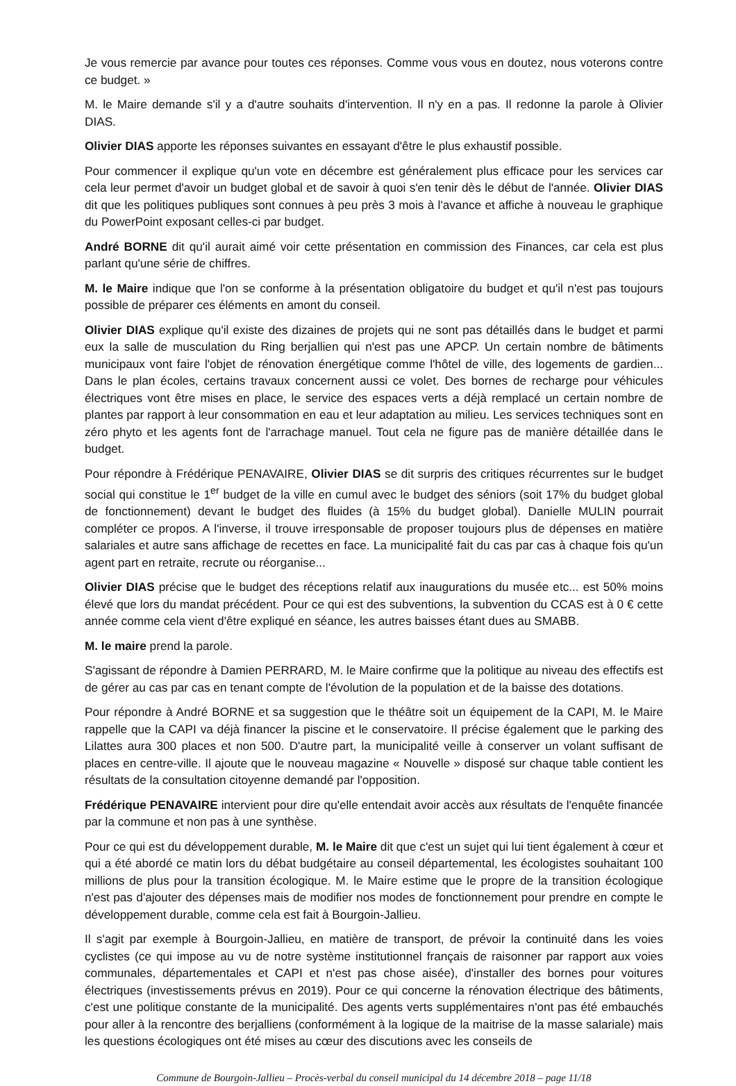Je vous remercie par avance pour toutes ces réponses. Comme vous vous en doutez, nous voterons contre ce budget. »
M. le Maire demande s'il y a d'autre souhaits d'intervention. Il n'y en a pas. Il redonne la parole à Olivier DIAS.
Olivier DIAS apporte les réponses suivantes en essayant d'être le plus exhaustif possible.
Pour commencer il explique qu'un vote en décembre est généralement plus efficace pour les services car cela leur permet d'avoir un budget global et de savoir à quoi s'en tenir dès le début de l'année. Olivier DIAS dit que les politiques publiques sont connues à peu près 3 mois à l'avance et affiche à nouveau le graphique du PowerPoint exposant celles-ci par budget.
André BORNE dit qu'il aurait aimé voir cette présentation en commission des Finances, car cela est plus parlant qu'une série de chiffres.
M. le Maire indique que l'on se conforme à la présentation obligatoire du budget et qu'il n'est pas toujours possible de préparer ces éléments en amont du conseil.
Olivier DIAS explique qu'il existe des dizaines de projets qui ne sont pas détaillés dans le budget et parmi eux la salle de musculation du Ring berjallien qui n'est pas une APCP. Un certain nombre de bâtiments municipaux vont faire l'objet de rénovation énergétique comme l'hôtel de ville, des logements de gardien... Dans le plan écoles, certains travaux concernent aussi ce volet. Des bornes de recharge pour véhicules électriques vont être mises en place, le service des espaces verts a déjà remplacé un certain nombre de plantes par rapport à leur consommation en eau et leur adaptation au milieu. Les services techniques sont en zéro phyto et les agents font de l'arrachage manuel. Tout cela ne figure pas de manière détaillée dans le budget.
Pour répondre à Frédérique PENAVAIRE, Olivier DIAS se dit surpris des critiques récurrentes sur le budget social qui constitue le 1<sup>er</sup> budget de la ville en cumul avec le budget des séniors (soit 17% du budget global de fonctionnement) devant le budget des fluides (à 15% du budget global). Danielle MULIN pourrait compléter ce propos. A l'inverse, il trouve irresponsable de proposer toujours plus de dépenses en matière salariales et autre sans affichage de recettes en face. La municipalité fait du cas par cas à chaque fois qu'un agent part en retraite, recrute ou réorganise...
Olivier DIAS précise que le budget des réceptions relatif aux inaugurations du musée etc... est 50% moins élevé que lors du mandat précédent. Pour ce qui est des subventions, la subvention du CCAS est à 0 € cette année comme cela vient d'être expliqué en séance, les autres baisses étant dues au SMABB.
M. le maire prend la parole.
S'agissant de répondre à Damien PERRARD, M. le Maire confirme que la politique au niveau des effectifs est de gérer au cas par cas en tenant compte de l'évolution de la population et de la baisse des dotations.
Pour répondre à André BORNE et sa suggestion que le théâtre soit un équipement de la CAPI, M. le Maire rappelle que la CAPI va déjà financer la piscine et le conservatoire. Il précise également que le parking des Lilattes aura 300 places et non 500. D'autre part, la municipalité veille à conserver un volant suffisant de places en centre-ville. Il ajoute que le nouveau magazine « Nouvelle » disposé sur chaque table contient les résultats de la consultation citoyenne demandé par l'opposition.
Frédérique PENAVAIRE intervient pour dire qu'elle entendait avoir accès aux résultats de l'enquête financée par la commune et non pas à une synthèse.
Pour ce qui est du développement durable, M. le Maire dit que c'est un sujet qui lui tient également à cœur et qui a été abordé ce matin lors du débat budgétaire au conseil départemental, les écologistes souhaitant 100 millions de plus pour la transition écologique. M. le Maire estime que le propre de la transition écologique n'est pas d'ajouter des dépenses mais de modifier nos modes de fonctionnement pour prendre en compte le développement durable, comme cela est fait à Bourgoin-Jallieu.
Il s'agit par exemple à Bourgoin-Jallieu, en matière de transport, de prévoir la continuité dans les voies cyclistes (ce qui impose au vu de notre système institutionnel français de raisonner par rapport aux voies communales, départementales et CAPI et n'est pas chose aisée), d'installer des bornes pour voitures électriques (investissements prévus en 2019). Pour ce qui concerne la rénovation électrique des bâtiments, c'est une politique constante de la municipalité. Des agents verts supplémentaires n'ont pas été embauchés pour aller à la rencontre des berjalliens (conformément à la logique de la maitrise de la masse salariale) mais les questions écologiques ont été mises au cœur des discutions avec les conseils de
Commune de Bourgoin-Jallieu – Procès-verbal du conseil municipal du 14 décembre 2018 – page 11/18